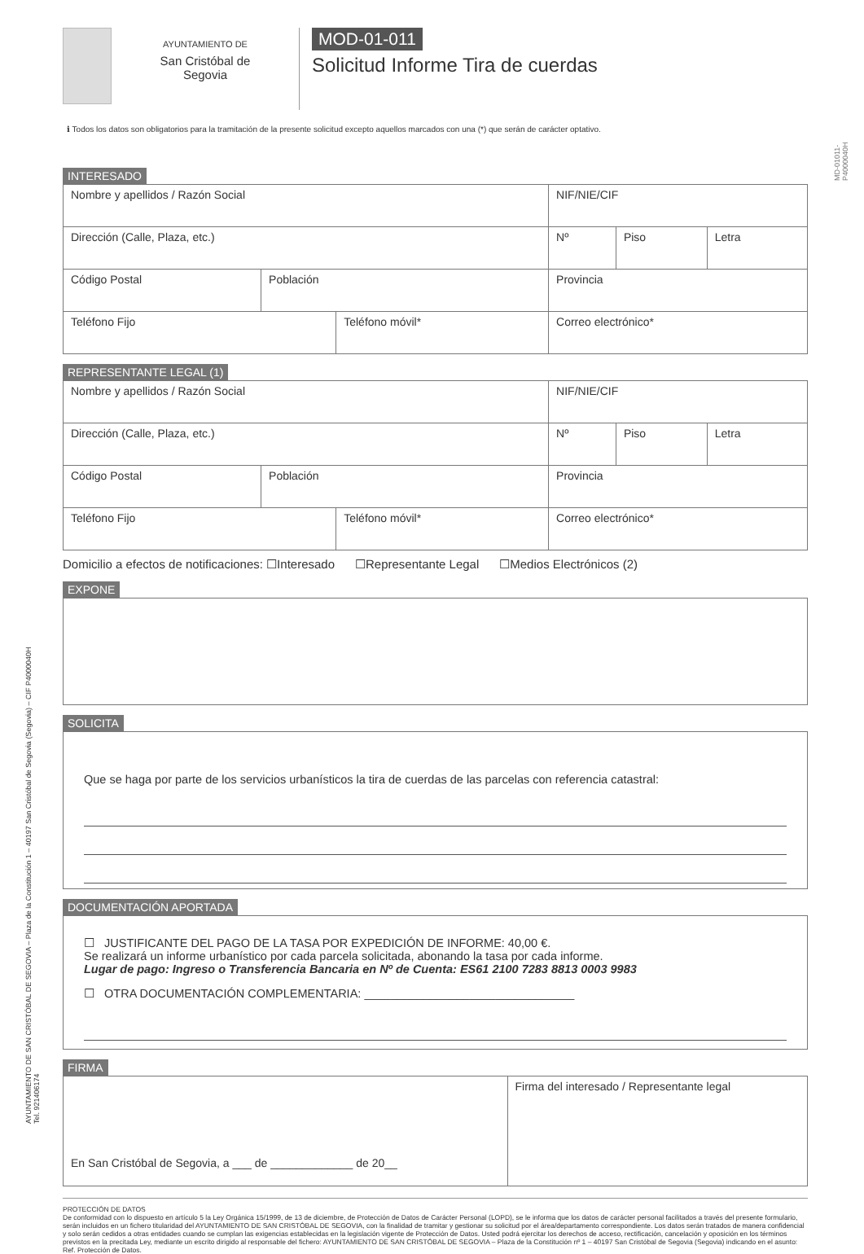AYUNTAMIENTO DE
San Cristóbal de
Segovia
MOD-01-011
Solicitud Informe Tira de cuerdas
ℹ Todos los datos son obligatorios para la tramitación de la presente solicitud excepto aquellos marcados con una (*) que serán de carácter optativo.
INTERESADO
| Nombre y apellidos / Razón Social | | | | | NIF/NIE/CIF | | |
| Dirección (Calle, Plaza, etc.) | | | | | Nº | Piso | Letra |
| Código Postal | Población | | Provincia | | | | |
| Teléfono Fijo | | Teléfono móvil* | | Correo electrónico* | | | |
REPRESENTANTE LEGAL (1)
| Nombre y apellidos / Razón Social | | | | | NIF/NIE/CIF | | |
| Dirección (Calle, Plaza, etc.) | | | | | Nº | Piso | Letra |
| Código Postal | Población | | Provincia | | | | |
| Teléfono Fijo | | Teléfono móvil* | | Correo electrónico* | | | |
Domicilio a efectos de notificaciones: ☐Interesado ☐Representante Legal ☐Medios Electrónicos (2)
EXPONE SOLICITA
Que se haga por parte de los servicios urbanísticos la tira de cuerdas de las parcelas con referencia catastral:
DOCUMENTACIÓN APORTADA
☐ JUSTIFICANTE DEL PAGO DE LA TASA POR EXPEDICIÓN DE INFORME: 40,00 €.
Se realizará un informe urbanístico por cada parcela solicitada, abonando la tasa por cada informe.
Lugar de pago: Ingreso o Transferencia Bancaria en Nº de Cuenta: ES61 2100 7283 8813 0003 9983
☐ OTRA DOCUMENTACIÓN COMPLEMENTARIA: ________________________________
FIRMA
| En San Cristóbal de Segovia, a ___ de _____________ de 20__ | Firma del interesado / Representante legal |
PROTECCIÓN DE DATOS
De conformidad con lo dispuesto en artículo 5 la Ley Orgánica 15/1999, de 13 de diciembre, de Protección de Datos de Carácter Personal (LOPD), se le informa que los datos de carácter personal facilitados a través del presente formulario, serán incluidos en un fichero titularidad del AYUNTAMIENTO DE SAN CRISTÓBAL DE SEGOVIA, con la finalidad de tramitar y gestionar su solicitud por el área/departamento correspondiente. Los datos serán tratados de manera confidencial y solo serán cedidos a otras entidades cuando se cumplan las exigencias establecidas en la legislación vigente de Protección de Datos. Usted podrá ejercitar los derechos de acceso, rectificación, cancelación y oposición en los términos previstos en la precitada Ley, mediante un escrito dirigido al responsable del fichero: AYUNTAMIENTO DE SAN CRISTÓBAL DE SEGOVIA – Plaza de la Constitución nº 1 – 40197 San Cristóbal de Segovia (Segovia) indicando en el asunto: Ref. Protección de Datos.
AYUNTAMIENTO DE SAN CRISTÓBAL DE SEGOVIA – Plaza de la Constitución 1 – 40197 San Cristóbal de Segovia (Segovia) – CIF P4000040H
Tel. 921406174
MD-01011-P4000040H